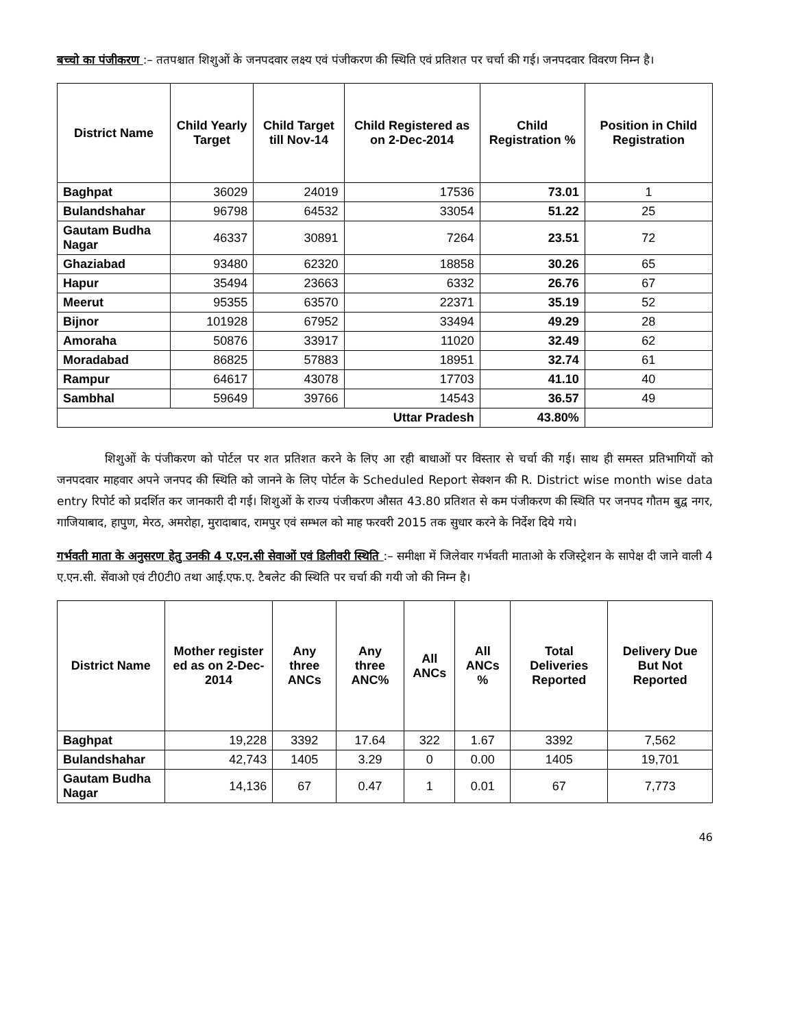बच्चो का पंजीकरण :– ततपश्चात शिशुओं के जनपदवार लक्ष्य एवं पंजीकरण की स्थिति एवं प्रतिशत पर चर्चा की गई। जनपदवार विवरण निम्न है।
| District Name | Child Yearly Target | Child Target till Nov-14 | Child Registered as on 2-Dec-2014 | Child Registration % | Position in Child Registration |
| --- | --- | --- | --- | --- | --- |
| Baghpat | 36029 | 24019 | 17536 | 73.01 | 1 |
| Bulandshahar | 96798 | 64532 | 33054 | 51.22 | 25 |
| Gautam Budha Nagar | 46337 | 30891 | 7264 | 23.51 | 72 |
| Ghaziabad | 93480 | 62320 | 18858 | 30.26 | 65 |
| Hapur | 35494 | 23663 | 6332 | 26.76 | 67 |
| Meerut | 95355 | 63570 | 22371 | 35.19 | 52 |
| Bijnor | 101928 | 67952 | 33494 | 49.29 | 28 |
| Amoraha | 50876 | 33917 | 11020 | 32.49 | 62 |
| Moradabad | 86825 | 57883 | 18951 | 32.74 | 61 |
| Rampur | 64617 | 43078 | 17703 | 41.10 | 40 |
| Sambhal | 59649 | 39766 | 14543 | 36.57 | 49 |
| Uttar Pradesh | | | | 43.80% | |
शिशुओं के पंजीकरण को पोर्टल पर शत प्रतिशत करने के लिए आ रही बाधाओं पर विस्तार से चर्चा की गई। साथ ही समस्त प्रतिभागियों को जनपदवार माहवार अपने जनपद की स्थिति को जानने के लिए पोर्टल के Scheduled Report सेक्शन की R. District wise month wise data entry रिपोर्ट को प्रदर्शित कर जानकारी दी गई। शिशुओं के राज्य पंजीकरण औसत 43.80 प्रतिशत से कम पंजीकरण की स्थिति पर जनपद गौतम बुद्व नगर, गाजियाबाद, हापुण, मेरठ, अमरोहा, मुरादाबाद, रामपुर एवं सम्भल को माह फरवरी 2015 तक सुधार करने के निर्देश दिये गये।
गर्भवती माता के अनुसरण हेतु उनकी 4 ए.एन.सी सेवाओं एवं डिलीवरी स्थिति :– समीक्षा में जिलेवार गर्भवती माताओ के रजिस्ट्रेशन के सापेक्ष दी जाने वाली 4 ए.एन.सी. सेंवाओ एवं टी0टी0 तथा आई.एफ.ए. टैबलेट की स्थिति पर चर्चा की गयी जो की निम्न है।
| District Name | Mother register ed as on 2-Dec-2014 | Any three ANCs | Any three ANC% | All ANCs | All ANCs % | Total Deliveries Reported | Delivery Due But Not Reported |
| --- | --- | --- | --- | --- | --- | --- | --- |
| Baghpat | 19,228 | 3392 | 17.64 | 322 | 1.67 | 3392 | 7,562 |
| Bulandshahar | 42,743 | 1405 | 3.29 | 0 | 0.00 | 1405 | 19,701 |
| Gautam Budha Nagar | 14,136 | 67 | 0.47 | 1 | 0.01 | 67 | 7,773 |
46